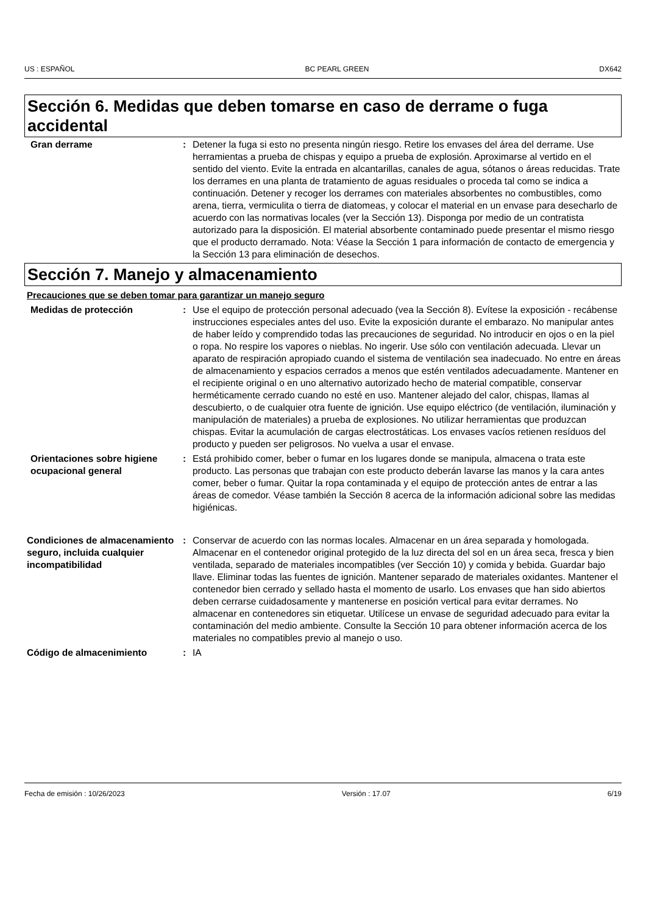US : ESPAÑOL BC PEARL GREEN DX642
Sección 6. Medidas que deben tomarse en caso de derrame o fuga accidental
Gran derrame : Detener la fuga si esto no presenta ningún riesgo. Retire los envases del área del derrame. Use herramientas a prueba de chispas y equipo a prueba de explosión. Aproximarse al vertido en el sentido del viento. Evite la entrada en alcantarillas, canales de agua, sótanos o áreas reducidas. Trate los derrames en una planta de tratamiento de aguas residuales o proceda tal como se indica a continuación. Detener y recoger los derrames con materiales absorbentes no combustibles, como arena, tierra, vermiculita o tierra de diatomeas, y colocar el material en un envase para desecharlo de acuerdo con las normativas locales (ver la Sección 13). Disponga por medio de un contratista autorizado para la disposición. El material absorbente contaminado puede presentar el mismo riesgo que el producto derramado. Nota: Véase la Sección 1 para información de contacto de emergencia y la Sección 13 para eliminación de desechos.
Sección 7. Manejo y almacenamiento
Precauciones que se deben tomar para garantizar un manejo seguro
Medidas de protección : Use el equipo de protección personal adecuado (vea la Sección 8). Evítese la exposición - recábense instrucciones especiales antes del uso. Evite la exposición durante el embarazo. No manipular antes de haber leído y comprendido todas las precauciones de seguridad. No introducir en ojos o en la piel o ropa. No respire los vapores o nieblas. No ingerir. Use sólo con ventilación adecuada. Llevar un aparato de respiración apropiado cuando el sistema de ventilación sea inadecuado. No entre en áreas de almacenamiento y espacios cerrados a menos que estén ventilados adecuadamente. Mantener en el recipiente original o en uno alternativo autorizado hecho de material compatible, conservar herméticamente cerrado cuando no esté en uso. Mantener alejado del calor, chispas, llamas al descubierto, o de cualquier otra fuente de ignición. Use equipo eléctrico (de ventilación, iluminación y manipulación de materiales) a prueba de explosiones. No utilizar herramientas que produzcan chispas. Evitar la acumulación de cargas electrostáticas. Los envases vacíos retienen resíduos del producto y pueden ser peligrosos. No vuelva a usar el envase.
Orientaciones sobre higiene ocupacional general
: Está prohibido comer, beber o fumar en los lugares donde se manipula, almacena o trata este producto. Las personas que trabajan con este producto deberán lavarse las manos y la cara antes comer, beber o fumar. Quitar la ropa contaminada y el equipo de protección antes de entrar a las áreas de comedor. Véase también la Sección 8 acerca de la información adicional sobre las medidas higiénicas.
Condiciones de almacenamiento seguro, incluida cualquier incompatibilidad
: Conservar de acuerdo con las normas locales. Almacenar en un área separada y homologada. Almacenar en el contenedor original protegido de la luz directa del sol en un área seca, fresca y bien ventilada, separado de materiales incompatibles (ver Sección 10) y comida y bebida. Guardar bajo llave. Eliminar todas las fuentes de ignición. Mantener separado de materiales oxidantes. Mantener el contenedor bien cerrado y sellado hasta el momento de usarlo. Los envases que han sido abiertos deben cerrarse cuidadosamente y mantenerse en posición vertical para evitar derrames. No almacenar en contenedores sin etiquetar. Utilícese un envase de seguridad adecuado para evitar la contaminación del medio ambiente. Consulte la Sección 10 para obtener información acerca de los materiales no compatibles previo al manejo o uso.
Código de almacenimiento : IA
Fecha de emisión : 10/26/2023 Versión : 17.07 6/19